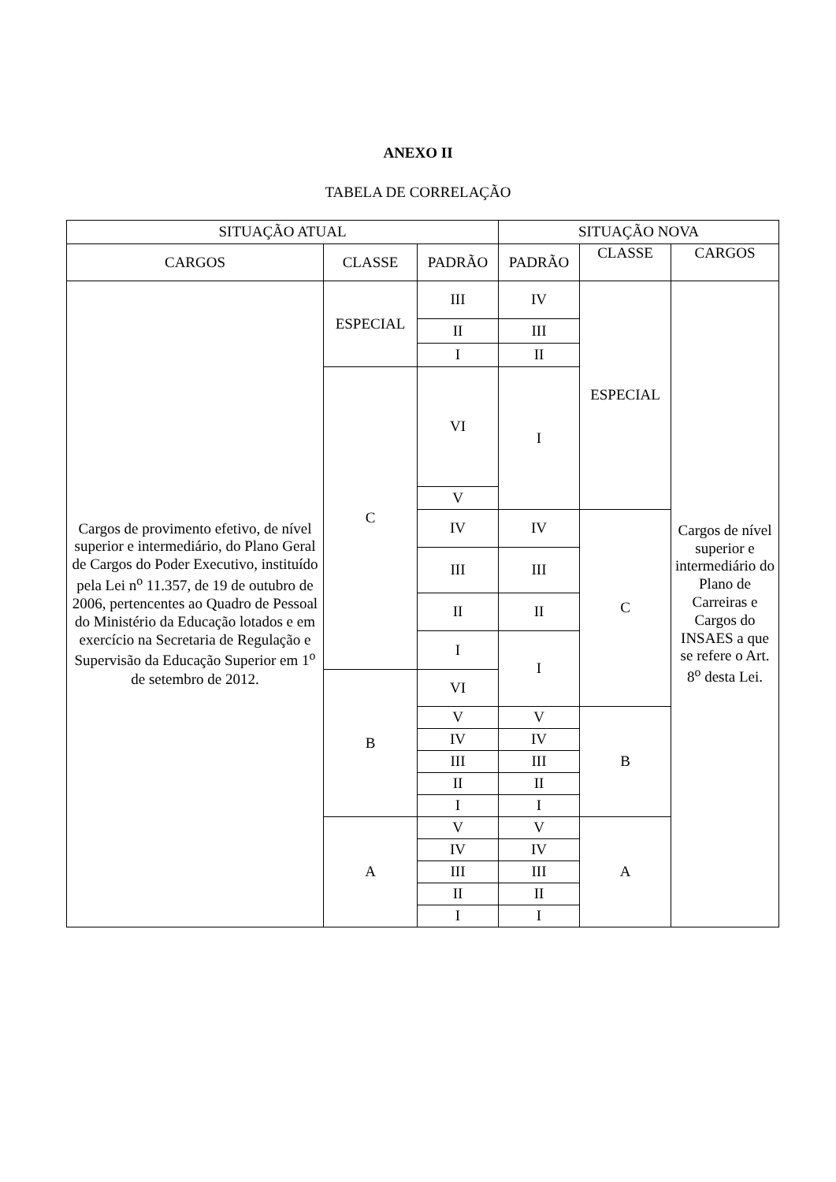ANEXO II
TABELA DE CORRELAÇÃO
| SITUAÇÃO ATUAL | | | SITUAÇÃO NOVA | | |
| --- | --- | --- | --- | --- | --- |
| CARGOS | CLASSE | PADRÃO | PADRÃO | CLASSE | CARGOS |
| Cargos de provimento efetivo, de nível superior e intermediário, do Plano Geral de Cargos do Poder Executivo, instituído pela Lei n<sup>o</sup> 11.357, de 19 de outubro de 2006, pertencentes ao Quadro de Pessoal do Ministério da Educação lotados e em exercício na Secretaria de Regulação e Supervisão da Educação Superior em 1<sup>o</sup> de setembro de 2012. | ESPECIAL | III | IV | ESPECIAL | Cargos de nível superior e intermediário do Plano de Carreiras e Cargos do INSAES a que se refere o Art. 8<sup>o</sup> desta Lei. |
| | | II | III | | |
| | | I | II | | |
| | C | VI | I | | |
| | | V | | | |
| | | IV | IV | C | |
| | | III | III | | |
| | | II | II | | |
| | | I | I | | |
| | B | VI | | | |
| | | V | V | B | |
| | | IV | IV | | |
| | | III | III | | |
| | | II | II | | |
| | | I | I | | |
| | A | V | V | A | |
| | | IV | IV | | |
| | | III | III | | |
| | | II | II | | |
| | | I | I | | |